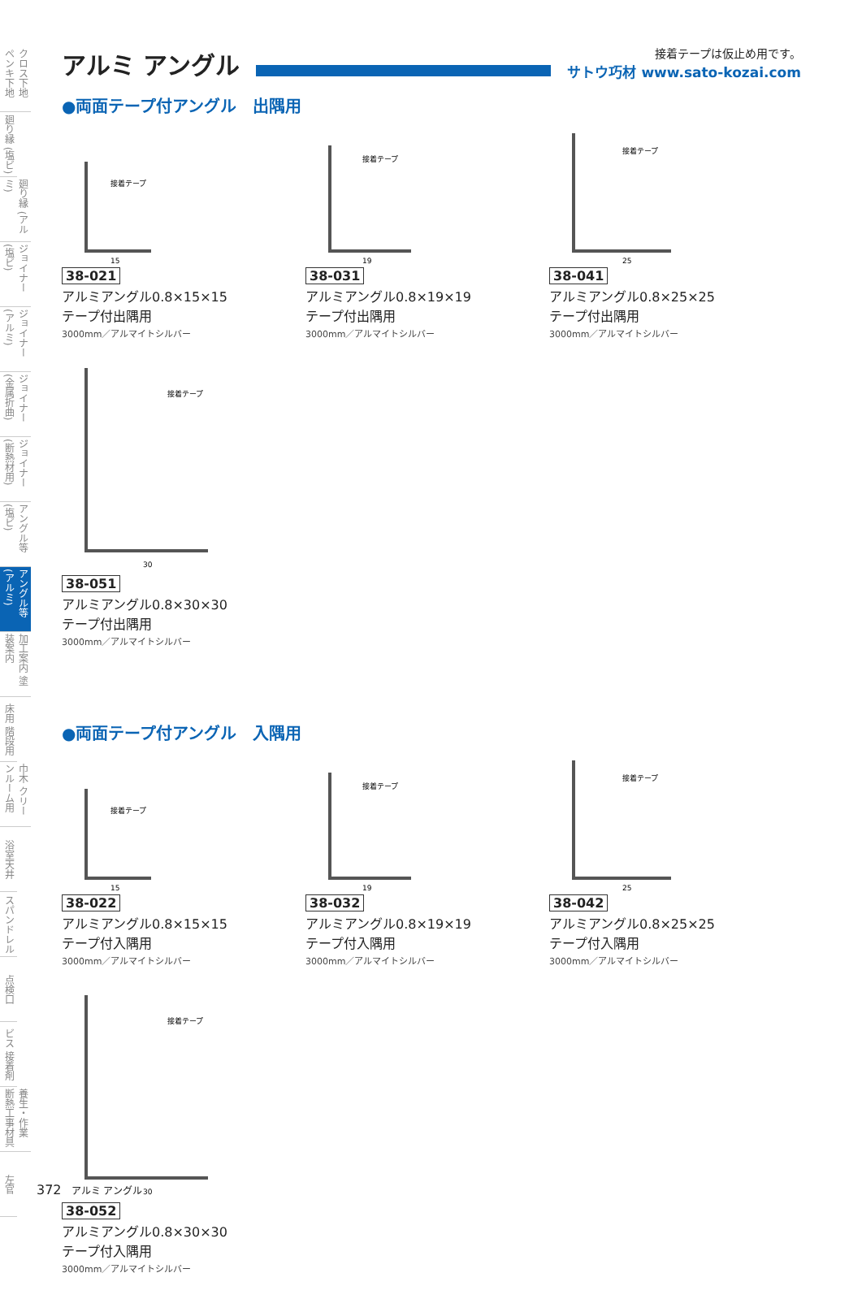クロス下地 ペンキ下地
廻り縁 (塩ビ)
廻り縁 (アルミ)
ジョイナー (塩ビ)
ジョイナー (アルミ)
ジョイナー (金属折曲)
ジョイナー (断熱材用)
アングル等 (塩ビ)
アングル等 (アルミ)
加工案内 塗装案内
床用 階段用
巾木 クリーンルーム用
浴室天井
スパンドレル
点検口
ビス 接着剤
養生・作業 断熱工事材具
左官
アルミ アングル
接着テープは仮止め用です。
サトウ巧材 www.sato-kozai.com
●両面テープ付アングル　出隅用
接着テープ
15
38-021
アルミアングル0.8×15×15
テープ付出隅用
3000mm／アルマイトシルバー
接着テープ
19
38-031
アルミアングル0.8×19×19
テープ付出隅用
3000mm／アルマイトシルバー
接着テープ
25
38-041
アルミアングル0.8×25×25
テープ付出隅用
3000mm／アルマイトシルバー
接着テープ
30
38-051
アルミアングル0.8×30×30
テープ付出隅用
3000mm／アルマイトシルバー
●両面テープ付アングル　入隅用
接着テープ
15
38-022
アルミアングル0.8×15×15
テープ付入隅用
3000mm／アルマイトシルバー
接着テープ
19
38-032
アルミアングル0.8×19×19
テープ付入隅用
3000mm／アルマイトシルバー
接着テープ
25
38-042
アルミアングル0.8×25×25
テープ付入隅用
3000mm／アルマイトシルバー
接着テープ
30
38-052
アルミアングル0.8×30×30
テープ付入隅用
3000mm／アルマイトシルバー
372 アルミ アングル